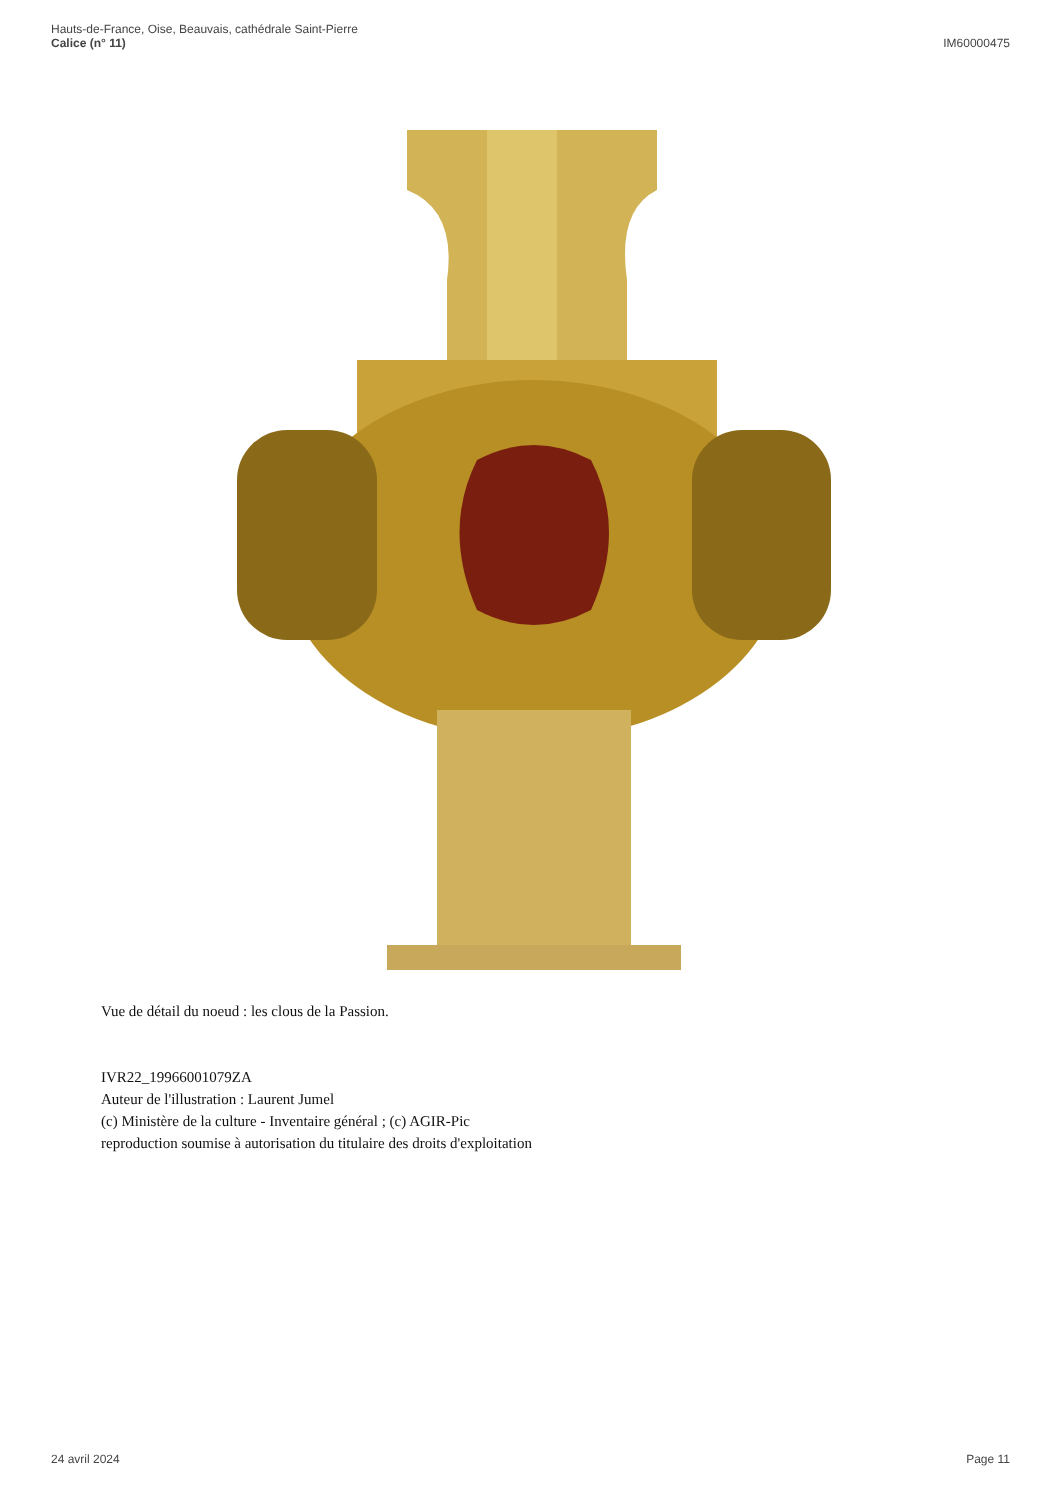Hauts-de-France, Oise, Beauvais, cathédrale Saint-Pierre
Calice (n° 11)
IM60000475
Vue de détail du noeud : les clous de la Passion.
IVR22_19966001079ZA
Auteur de l'illustration : Laurent Jumel
(c) Ministère de la culture - Inventaire général ; (c) AGIR-Pic
reproduction soumise à autorisation du titulaire des droits d'exploitation
24 avril 2024 Page 11